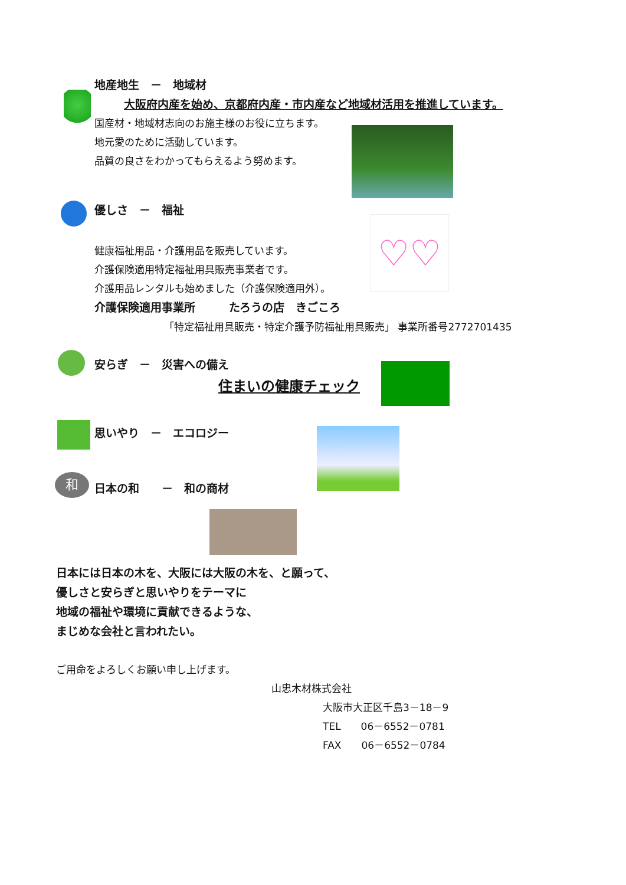♡♡
和
地産地生　－　地域材
大阪府内産を始め、京都府内産・市内産など地域材活用を推進しています。
国産材・地域材志向のお施主様のお役に立ちます。
地元愛のために活動しています。
品質の良さをわかってもらえるよう努めます。
優しさ　－　福祉
健康福祉用品・介護用品を販売しています。
介護保険適用特定福祉用具販売事業者です。
介護用品レンタルも始めました（介護保険適用外）。
介護保険適用事業所　　　たろうの店　きごころ
「特定福祉用具販売・特定介護予防福祉用具販売」 事業所番号2772701435
安らぎ　－　災害への備え
住まいの健康チェック
思いやり　－　エコロジー
日本の和　　－　和の商材
日本には日本の木を、大阪には大阪の木を、と願って、
優しさと安らぎと思いやりをテーマに
地域の福祉や環境に貢献できるような、
まじめな会社と言われたい。
ご用命をよろしくお願い申し上げます。
山忠木材株式会社
大阪市大正区千島3－18－9
TEL　　06－6552－0781
FAX　　06－6552－0784